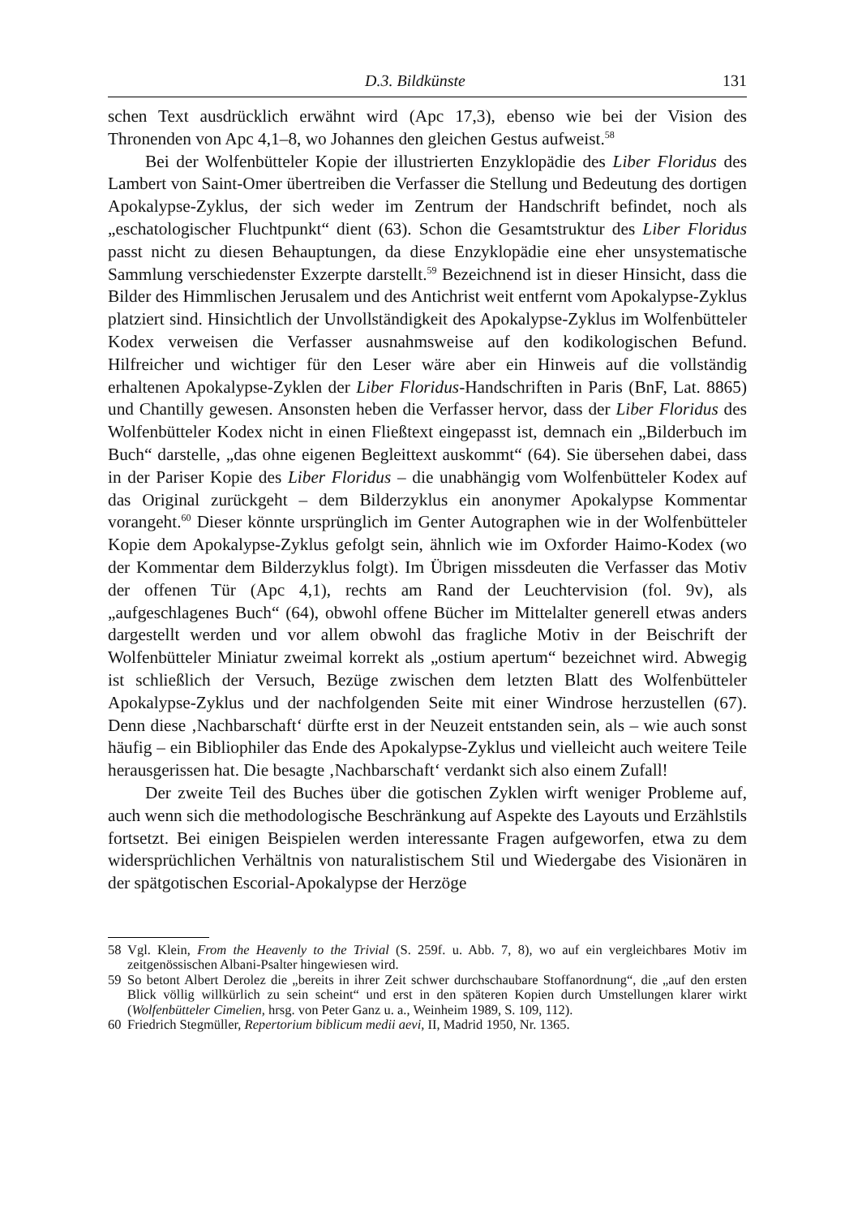D.3. Bildkünste 131
schen Text ausdrücklich erwähnt wird (Apc 17,3), ebenso wie bei der Vision des Thronenden von Apc 4,1–8, wo Johannes den gleichen Gestus aufweist.<sup>58</sup>
Bei der Wolfenbütteler Kopie der illustrierten Enzyklopädie des Liber Floridus des Lambert von Saint-Omer übertreiben die Verfasser die Stellung und Bedeutung des dortigen Apokalypse-Zyklus, der sich weder im Zentrum der Handschrift befindet, noch als „eschatologischer Fluchtpunkt“ dient (63). Schon die Gesamtstruktur des Liber Floridus passt nicht zu diesen Behauptungen, da diese Enzyklopädie eine eher unsystematische Sammlung verschiedenster Exzerpte darstellt.<sup>59</sup> Bezeichnend ist in dieser Hinsicht, dass die Bilder des Himmlischen Jerusalem und des Antichrist weit entfernt vom Apokalypse-Zyklus platziert sind. Hinsichtlich der Unvollständigkeit des Apokalypse-Zyklus im Wolfenbütteler Kodex verweisen die Verfasser ausnahmsweise auf den kodikologischen Befund. Hilfreicher und wichtiger für den Leser wäre aber ein Hinweis auf die vollständig erhaltenen Apokalypse-Zyklen der Liber Floridus-Handschriften in Paris (BnF, Lat. 8865) und Chantilly gewesen. Ansonsten heben die Verfasser hervor, dass der Liber Floridus des Wolfenbütteler Kodex nicht in einen Fließtext eingepasst ist, demnach ein „Bilderbuch im Buch“ darstelle, „das ohne eigenen Begleittext auskommt“ (64). Sie übersehen dabei, dass in der Pariser Kopie des Liber Floridus – die unabhängig vom Wolfenbütteler Kodex auf das Original zurückgeht – dem Bilderzyklus ein anonymer Apokalypse Kommentar vorangeht.<sup>60</sup> Dieser könnte ursprünglich im Genter Autographen wie in der Wolfenbütteler Kopie dem Apokalypse-Zyklus gefolgt sein, ähnlich wie im Oxforder Haimo-Kodex (wo der Kommentar dem Bilderzyklus folgt). Im Übrigen missdeuten die Verfasser das Motiv der offenen Tür (Apc 4,1), rechts am Rand der Leuchtervision (fol. 9v), als „aufgeschlagenes Buch“ (64), obwohl offene Bücher im Mittelalter generell etwas anders dargestellt werden und vor allem obwohl das fragliche Motiv in der Beischrift der Wolfenbütteler Miniatur zweimal korrekt als „ostium apertum“ bezeichnet wird. Abwegig ist schließlich der Versuch, Bezüge zwischen dem letzten Blatt des Wolfenbütteler Apokalypse-Zyklus und der nachfolgenden Seite mit einer Windrose herzustellen (67). Denn diese ‚Nachbarschaft‘ dürfte erst in der Neuzeit entstanden sein, als – wie auch sonst häufig – ein Bibliophiler das Ende des Apokalypse-Zyklus und vielleicht auch weitere Teile herausgerissen hat. Die besagte ‚Nachbarschaft‘ verdankt sich also einem Zufall!
Der zweite Teil des Buches über die gotischen Zyklen wirft weniger Probleme auf, auch wenn sich die methodologische Beschränkung auf Aspekte des Layouts und Erzählstils fortsetzt. Bei einigen Beispielen werden interessante Fragen aufgeworfen, etwa zu dem widersprüchlichen Verhältnis von naturalistischem Stil und Wiedergabe des Visionären in der spätgotischen Escorial-Apokalypse der Herzöge
58 Vgl. Klein, From the Heavenly to the Trivial (S. 259f. u. Abb. 7, 8), wo auf ein vergleichbares Motiv im zeitgenössischen Albani-Psalter hingewiesen wird.
59 So betont Albert Derolez die „bereits in ihrer Zeit schwer durchschaubare Stoffanordnung“, die „auf den ersten Blick völlig willkürlich zu sein scheint“ und erst in den späteren Kopien durch Umstellungen klarer wirkt (Wolfenbütteler Cimelien, hrsg. von Peter Ganz u. a., Weinheim 1989, S. 109, 112).
60 Friedrich Stegmüller, Repertorium biblicum medii aevi, II, Madrid 1950, Nr. 1365.